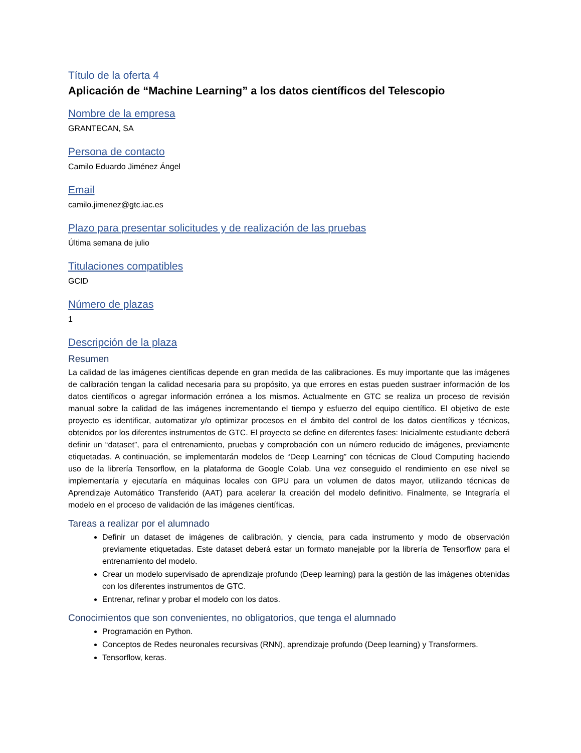Título de la oferta 4
Aplicación de “Machine Learning” a los datos científicos del Telescopio
Nombre de la empresa
GRANTECAN, SA
Persona de contacto
Camilo Eduardo Jiménez Ángel
Email
camilo.jimenez@gtc.iac.es
Plazo para presentar solicitudes y de realización de las pruebas
Última semana de julio
Titulaciones compatibles
GCID
Número de plazas
1
Descripción de la plaza
Resumen
La calidad de las imágenes científicas depende en gran medida de las calibraciones. Es muy importante que las imágenes de calibración tengan la calidad necesaria para su propósito, ya que errores en estas pueden sustraer información de los datos científicos o agregar información errónea a los mismos. Actualmente en GTC se realiza un proceso de revisión manual sobre la calidad de las imágenes incrementando el tiempo y esfuerzo del equipo científico. El objetivo de este proyecto es identificar, automatizar y/o optimizar procesos en el ámbito del control de los datos científicos y técnicos, obtenidos por los diferentes instrumentos de GTC. El proyecto se define en diferentes fases: Inicialmente estudiante deberá definir un “dataset”, para el entrenamiento, pruebas y comprobación con un número reducido de imágenes, previamente etiquetadas. A continuación, se implementarán modelos de “Deep Learning” con técnicas de Cloud Computing haciendo uso de la librería Tensorflow, en la plataforma de Google Colab. Una vez conseguido el rendimiento en ese nivel se implementaría y ejecutaría en máquinas locales con GPU para un volumen de datos mayor, utilizando técnicas de Aprendizaje Automático Transferido (AAT) para acelerar la creación del modelo definitivo. Finalmente, se Integraría el modelo en el proceso de validación de las imágenes científicas.
Tareas a realizar por el alumnado
Definir un dataset de imágenes de calibración, y ciencia, para cada instrumento y modo de observación previamente etiquetadas. Este dataset deberá estar un formato manejable por la librería de Tensorflow para el entrenamiento del modelo.
Crear un modelo supervisado de aprendizaje profundo (Deep learning) para la gestión de las imágenes obtenidas con los diferentes instrumentos de GTC.
Entrenar, refinar y probar el modelo con los datos.
Conocimientos que son convenientes, no obligatorios, que tenga el alumnado
Programación en Python.
Conceptos de Redes neuronales recursivas (RNN), aprendizaje profundo (Deep learning) y Transformers.
Tensorflow, keras.